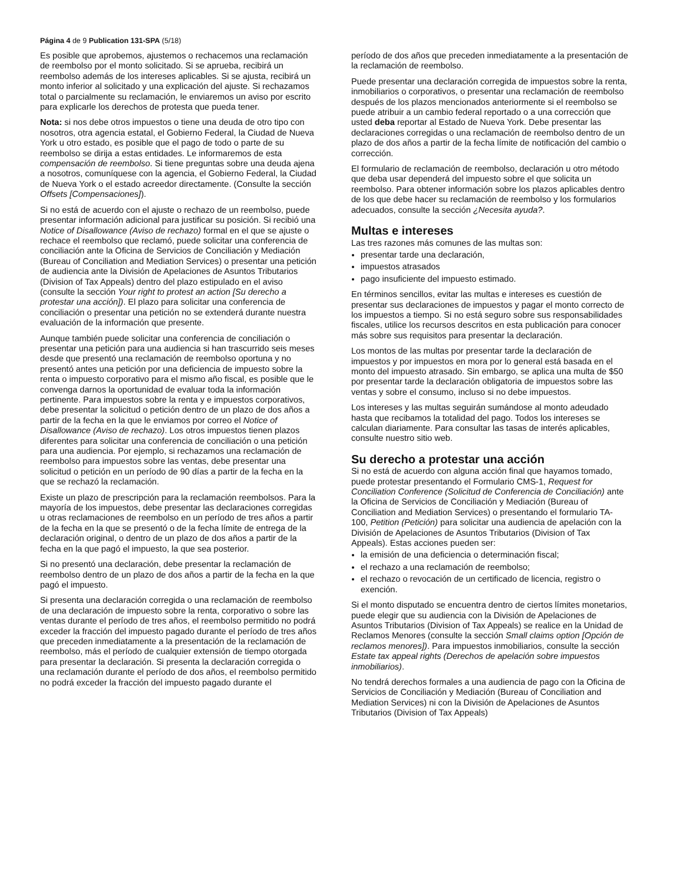Página 4 de 9 Publication 131-SPA (5/18)
Es posible que aprobemos, ajustemos o rechacemos una reclamación de reembolso por el monto solicitado. Si se aprueba, recibirá un reembolso además de los intereses aplicables. Si se ajusta, recibirá un monto inferior al solicitado y una explicación del ajuste. Si rechazamos total o parcialmente su reclamación, le enviaremos un aviso por escrito para explicarle los derechos de protesta que pueda tener.
Nota: si nos debe otros impuestos o tiene una deuda de otro tipo con nosotros, otra agencia estatal, el Gobierno Federal, la Ciudad de Nueva York u otro estado, es posible que el pago de todo o parte de su reembolso se dirija a estas entidades. Le informaremos de esta compensación de reembolso. Si tiene preguntas sobre una deuda ajena a nosotros, comuníquese con la agencia, el Gobierno Federal, la Ciudad de Nueva York o el estado acreedor directamente. (Consulte la sección Offsets [Compensaciones]).
Si no está de acuerdo con el ajuste o rechazo de un reembolso, puede presentar información adicional para justificar su posición. Si recibió una Notice of Disallowance (Aviso de rechazo) formal en el que se ajuste o rechace el reembolso que reclamó, puede solicitar una conferencia de conciliación ante la Oficina de Servicios de Conciliación y Mediación (Bureau of Conciliation and Mediation Services) o presentar una petición de audiencia ante la División de Apelaciones de Asuntos Tributarios (Division of Tax Appeals) dentro del plazo estipulado en el aviso (consulte la sección Your right to protest an action [Su derecho a protestar una acción]). El plazo para solicitar una conferencia de conciliación o presentar una petición no se extenderá durante nuestra evaluación de la información que presente.
Aunque también puede solicitar una conferencia de conciliación o presentar una petición para una audiencia si han trascurrido seis meses desde que presentó una reclamación de reembolso oportuna y no presentó antes una petición por una deficiencia de impuesto sobre la renta o impuesto corporativo para el mismo año fiscal, es posible que le convenga darnos la oportunidad de evaluar toda la información pertinente. Para impuestos sobre la renta y e impuestos corporativos, debe presentar la solicitud o petición dentro de un plazo de dos años a partir de la fecha en la que le enviamos por correo el Notice of Disallowance (Aviso de rechazo). Los otros impuestos tienen plazos diferentes para solicitar una conferencia de conciliación o una petición para una audiencia. Por ejemplo, si rechazamos una reclamación de reembolso para impuestos sobre las ventas, debe presentar una solicitud o petición en un período de 90 días a partir de la fecha en la que se rechazó la reclamación.
Existe un plazo de prescripción para la reclamación reembolsos. Para la mayoría de los impuestos, debe presentar las declaraciones corregidas u otras reclamaciones de reembolso en un período de tres años a partir de la fecha en la que se presentó o de la fecha límite de entrega de la declaración original, o dentro de un plazo de dos años a partir de la fecha en la que pagó el impuesto, la que sea posterior.
Si no presentó una declaración, debe presentar la reclamación de reembolso dentro de un plazo de dos años a partir de la fecha en la que pagó el impuesto.
Si presenta una declaración corregida o una reclamación de reembolso de una declaración de impuesto sobre la renta, corporativo o sobre las ventas durante el período de tres años, el reembolso permitido no podrá exceder la fracción del impuesto pagado durante el período de tres años que preceden inmediatamente a la presentación de la reclamación de reembolso, más el período de cualquier extensión de tiempo otorgada para presentar la declaración. Si presenta la declaración corregida o una reclamación durante el período de dos años, el reembolso permitido no podrá exceder la fracción del impuesto pagado durante el
período de dos años que preceden inmediatamente a la presentación de la reclamación de reembolso.
Puede presentar una declaración corregida de impuestos sobre la renta, inmobiliarios o corporativos, o presentar una reclamación de reembolso después de los plazos mencionados anteriormente si el reembolso se puede atribuir a un cambio federal reportado o a una corrección que usted deba reportar al Estado de Nueva York. Debe presentar las declaraciones corregidas o una reclamación de reembolso dentro de un plazo de dos años a partir de la fecha límite de notificación del cambio o corrección.
El formulario de reclamación de reembolso, declaración u otro método que deba usar dependerá del impuesto sobre el que solicita un reembolso. Para obtener información sobre los plazos aplicables dentro de los que debe hacer su reclamación de reembolso y los formularios adecuados, consulte la sección ¿Necesita ayuda?.
Multas e intereses
Las tres razones más comunes de las multas son:
presentar tarde una declaración,
impuestos atrasados
pago insuficiente del impuesto estimado.
En términos sencillos, evitar las multas e intereses es cuestión de presentar sus declaraciones de impuestos y pagar el monto correcto de los impuestos a tiempo. Si no está seguro sobre sus responsabilidades fiscales, utilice los recursos descritos en esta publicación para conocer más sobre sus requisitos para presentar la declaración.
Los montos de las multas por presentar tarde la declaración de impuestos y por impuestos en mora por lo general está basada en el monto del impuesto atrasado. Sin embargo, se aplica una multa de $50 por presentar tarde la declaración obligatoria de impuestos sobre las ventas y sobre el consumo, incluso si no debe impuestos.
Los intereses y las multas seguirán sumándose al monto adeudado hasta que recibamos la totalidad del pago. Todos los intereses se calculan diariamente. Para consultar las tasas de interés aplicables, consulte nuestro sitio web.
Su derecho a protestar una acción
Si no está de acuerdo con alguna acción final que hayamos tomado, puede protestar presentando el Formulario CMS-1, Request for Conciliation Conference (Solicitud de Conferencia de Conciliación) ante la Oficina de Servicios de Conciliación y Mediación (Bureau of Conciliation and Mediation Services) o presentando el formulario TA-100, Petition (Petición) para solicitar una audiencia de apelación con la División de Apelaciones de Asuntos Tributarios (Division of Tax Appeals). Estas acciones pueden ser:
la emisión de una deficiencia o determinación fiscal;
el rechazo a una reclamación de reembolso;
el rechazo o revocación de un certificado de licencia, registro o exención.
Si el monto disputado se encuentra dentro de ciertos límites monetarios, puede elegir que su audiencia con la División de Apelaciones de Asuntos Tributarios (Division of Tax Appeals) se realice en la Unidad de Reclamos Menores (consulte la sección Small claims option [Opción de reclamos menores]). Para impuestos inmobiliarios, consulte la sección Estate tax appeal rights (Derechos de apelación sobre impuestos inmobiliarios).
No tendrá derechos formales a una audiencia de pago con la Oficina de Servicios de Conciliación y Mediación (Bureau of Conciliation and Mediation Services) ni con la División de Apelaciones de Asuntos Tributarios (Division of Tax Appeals)